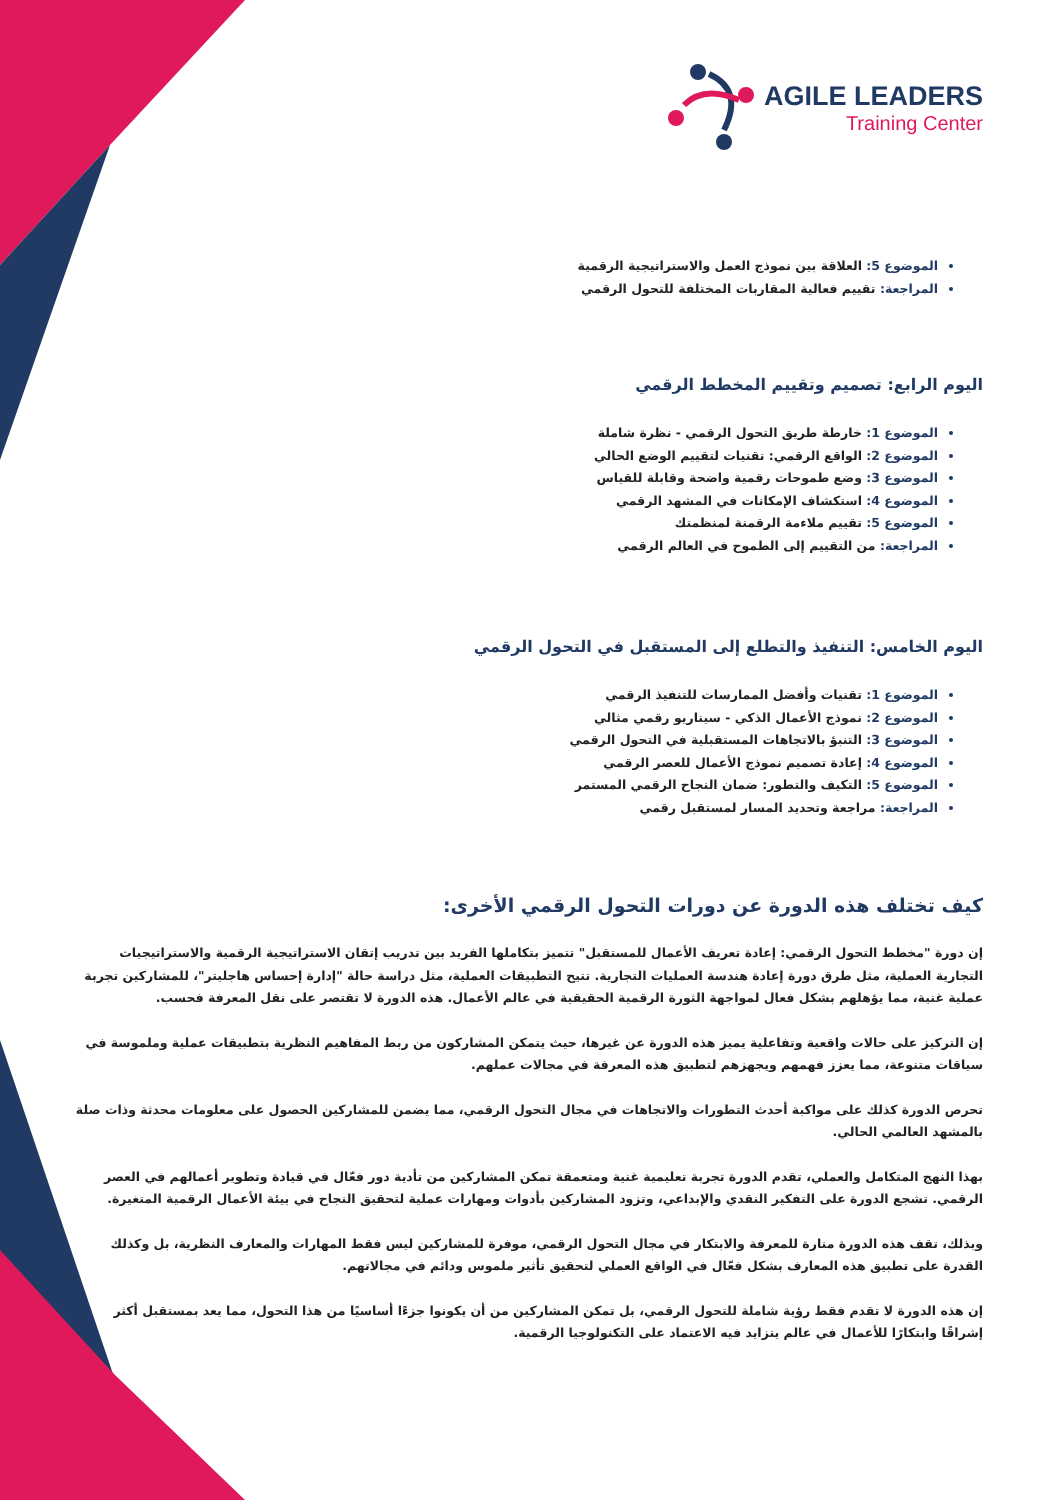AGILE LEADERS
Training Center
الموضوع 5: العلاقة بين نموذج العمل والاستراتيجية الرقمية
المراجعة: تقييم فعالية المقاربات المختلفة للتحول الرقمي
اليوم الرابع: تصميم وتقييم المخطط الرقمي
الموضوع 1: خارطة طريق التحول الرقمي - نظرة شاملة
الموضوع 2: الواقع الرقمي: تقنيات لتقييم الوضع الحالي
الموضوع 3: وضع طموحات رقمية واضحة وقابلة للقياس
الموضوع 4: استكشاف الإمكانات في المشهد الرقمي
الموضوع 5: تقييم ملاءمة الرقمنة لمنظمتك
المراجعة: من التقييم إلى الطموح في العالم الرقمي
اليوم الخامس: التنفيذ والتطلع إلى المستقبل في التحول الرقمي
الموضوع 1: تقنيات وأفضل الممارسات للتنفيذ الرقمي
الموضوع 2: نموذج الأعمال الذكي - سيناريو رقمي مثالي
الموضوع 3: التنبؤ بالاتجاهات المستقبلية في التحول الرقمي
الموضوع 4: إعادة تصميم نموذج الأعمال للعصر الرقمي
الموضوع 5: التكيف والتطور: ضمان النجاح الرقمي المستمر
المراجعة: مراجعة وتحديد المسار لمستقبل رقمي
كيف تختلف هذه الدورة عن دورات التحول الرقمي الأخرى:
إن دورة "مخطط التحول الرقمي: إعادة تعريف الأعمال للمستقبل" تتميز بتكاملها الفريد بين تدريب إتقان الاستراتيجية الرقمية والاستراتيجيات التجارية العملية، مثل طرق دورة إعادة هندسة العمليات التجارية. تتيح التطبيقات العملية، مثل دراسة حالة "إدارة إحساس هاجليتر"، للمشاركين تجربة عملية غنية، مما يؤهلهم بشكل فعال لمواجهة الثورة الرقمية الحقيقية في عالم الأعمال. هذه الدورة لا تقتصر على نقل المعرفة فحسب.
إن التركيز على حالات واقعية وتفاعلية يميز هذه الدورة عن غيرها، حيث يتمكن المشاركون من ربط المفاهيم النظرية بتطبيقات عملية وملموسة في سياقات متنوعة، مما يعزز فهمهم ويجهزهم لتطبيق هذه المعرفة في مجالات عملهم.
تحرص الدورة كذلك على مواكبة أحدث التطورات والاتجاهات في مجال التحول الرقمي، مما يضمن للمشاركين الحصول على معلومات محدثة وذات صلة بالمشهد العالمي الحالي.
بهذا النهج المتكامل والعملي، تقدم الدورة تجربة تعليمية غنية ومتعمقة تمكن المشاركين من تأدية دور فعّال في قيادة وتطوير أعمالهم في العصر الرقمي. تشجع الدورة على التفكير النقدي والإبداعي، وتزود المشاركين بأدوات ومهارات عملية لتحقيق النجاح في بيئة الأعمال الرقمية المتغيرة.
وبذلك، تقف هذه الدورة منارة للمعرفة والابتكار في مجال التحول الرقمي، موفرة للمشاركين ليس فقط المهارات والمعارف النظرية، بل وكذلك القدرة على تطبيق هذه المعارف بشكل فعّال في الواقع العملي لتحقيق تأثير ملموس ودائم في مجالاتهم.
إن هذه الدورة لا تقدم فقط رؤية شاملة للتحول الرقمي، بل تمكن المشاركين من أن يكونوا جزءًا أساسيًا من هذا التحول، مما يعد بمستقبل أكثر إشراقًا وابتكارًا للأعمال في عالم يتزايد فيه الاعتماد على التكنولوجيا الرقمية.